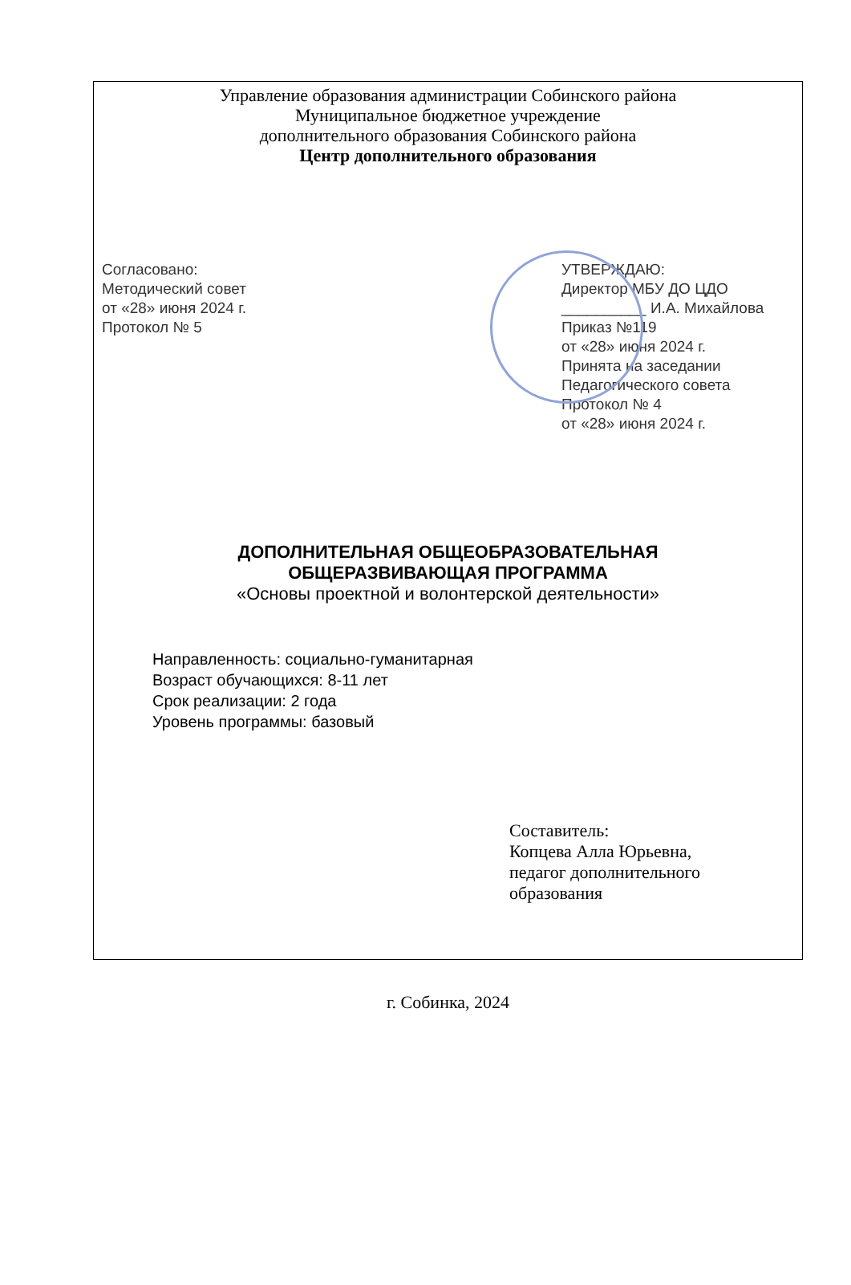Управление образования администрации Собинского района
Муниципальное бюджетное учреждение
дополнительного образования Собинского района
Центр дополнительного образования
Согласовано:
Методический совет
от «28» июня 2024 г.
Протокол № 5
УТВЕРЖДАЮ:
Директор МБУ ДО ЦДО
__________ И.А. Михайлова
Приказ №119
от «28» июня 2024 г.
Принята на заседании
Педагогического совета
Протокол № 4
от «28» июня 2024 г.
ДОПОЛНИТЕЛЬНАЯ ОБЩЕОБРАЗОВАТЕЛЬНАЯ
ОБЩЕРАЗВИВАЮЩАЯ ПРОГРАММА
«Основы проектной и волонтерской деятельности»
Направленность: социально-гуманитарная
Возраст обучающихся: 8-11 лет
Срок реализации: 2 года
Уровень программы: базовый
Составитель:
Копцева Алла Юрьевна,
педагог дополнительного
образования
г. Собинка, 2024